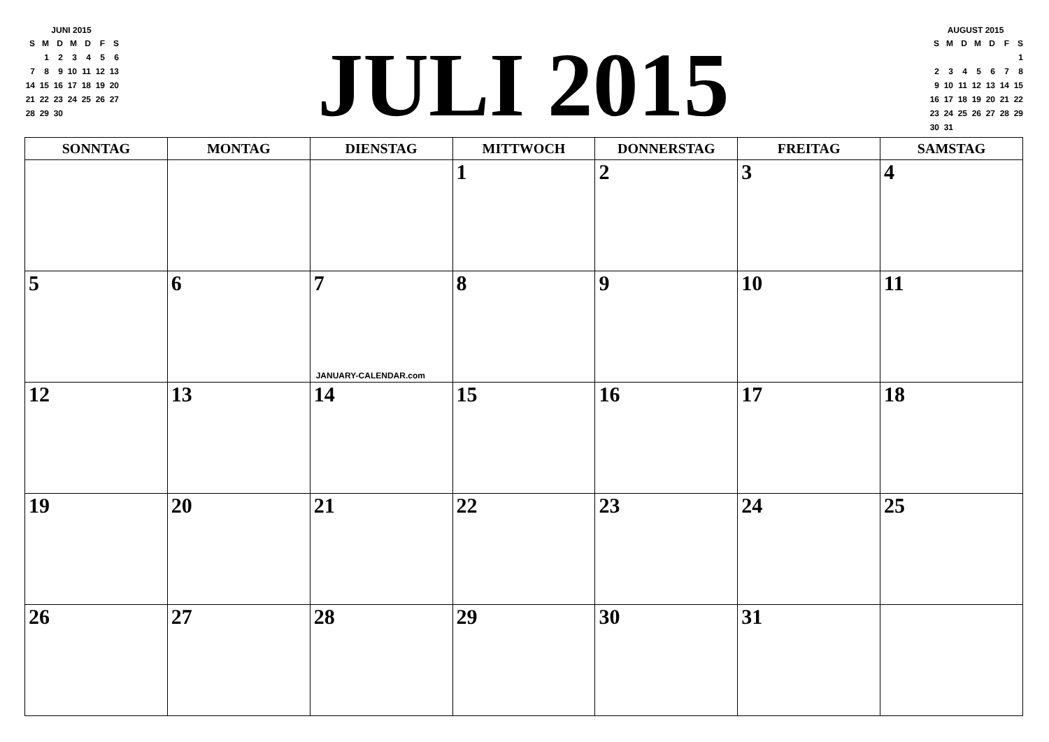JUNI 2015
| S | M | D | M | D | F | S |
| | 1 | 2 | 3 | 4 | 5 | 6 |
| 7 | 8 | 9 | 10 | 11 | 12 | 13 |
| 14 | 15 | 16 | 17 | 18 | 19 | 20 |
| 21 | 22 | 23 | 24 | 25 | 26 | 27 |
| 28 | 29 | 30 | | | | |
JULI 2015
AUGUST 2015
| S | M | D | M | D | F | S |
| | | | | | | 1 |
| 2 | 3 | 4 | 5 | 6 | 7 | 8 |
| 9 | 10 | 11 | 12 | 13 | 14 | 15 |
| 16 | 17 | 18 | 19 | 20 | 21 | 22 |
| 23 | 24 | 25 | 26 | 27 | 28 | 29 |
| 30 | 31 | | | | | |
| SONNTAG | MONTAG | DIENSTAG | MITTWOCH | DONNERSTAG | FREITAG | SAMSTAG |
| --- | --- | --- | --- | --- | --- | --- |
| | | | 1 | 2 | 3 | 4 |
| 5 | 6 | 7 JANUARY-CALENDAR.com | 8 | 9 | 10 | 11 |
| 12 | 13 | 14 | 15 | 16 | 17 | 18 |
| 19 | 20 | 21 | 22 | 23 | 24 | 25 |
| 26 | 27 | 28 | 29 | 30 | 31 | |